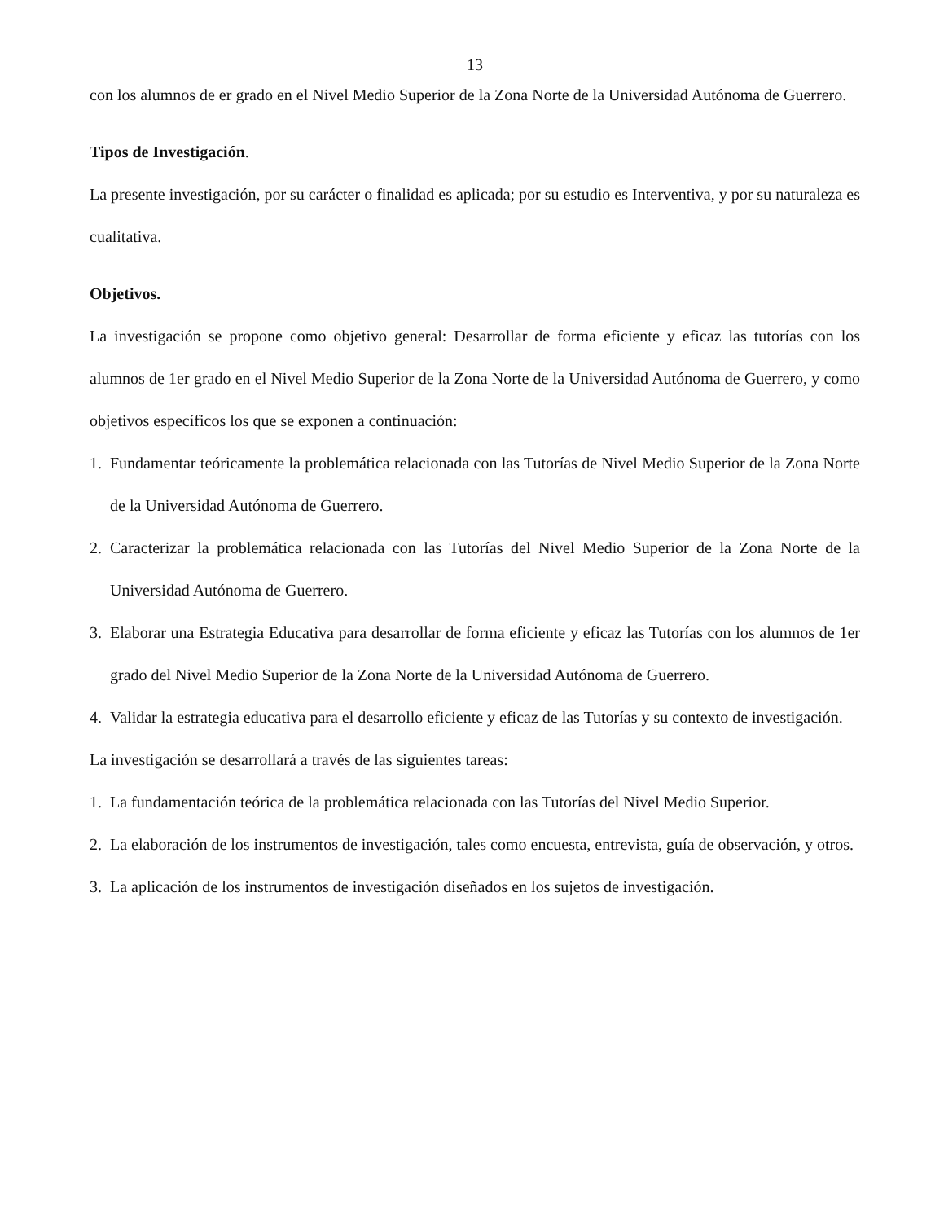13
con los alumnos de er grado en el Nivel Medio Superior de la Zona Norte de la Universidad Autónoma de Guerrero.
Tipos de Investigación.
La presente investigación, por su carácter o finalidad es aplicada; por su estudio es Interventiva, y por su naturaleza es cualitativa.
Objetivos.
La investigación se propone como objetivo general: Desarrollar de forma eficiente y eficaz las tutorías con los alumnos de 1er grado en el Nivel Medio Superior de la Zona Norte de la Universidad Autónoma de Guerrero, y como objetivos específicos los que se exponen a continuación:
1. Fundamentar teóricamente la problemática relacionada con las Tutorías de Nivel Medio Superior de la Zona Norte de la Universidad Autónoma de Guerrero.
2. Caracterizar la problemática relacionada con las Tutorías del Nivel Medio Superior de la Zona Norte de la Universidad Autónoma de Guerrero.
3. Elaborar una Estrategia Educativa para desarrollar de forma eficiente y eficaz las Tutorías con los alumnos de 1er grado del Nivel Medio Superior de la Zona Norte de la Universidad Autónoma de Guerrero.
4. Validar la estrategia educativa para el desarrollo eficiente y eficaz de las Tutorías y su contexto de investigación.
La investigación se desarrollará a través de las siguientes tareas:
1. La fundamentación teórica de la problemática relacionada con las Tutorías del Nivel Medio Superior.
2. La elaboración de los instrumentos de investigación, tales como encuesta, entrevista, guía de observación, y otros.
3. La aplicación de los instrumentos de investigación diseñados en los sujetos de investigación.